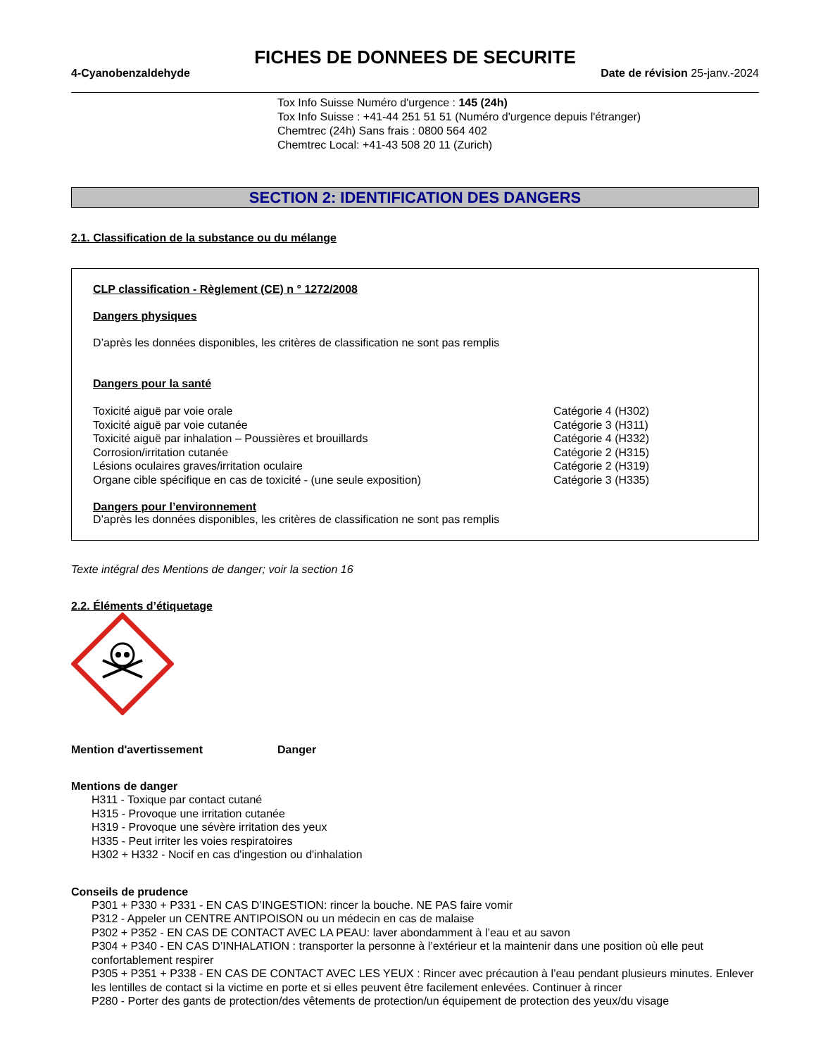FICHES DE DONNEES DE SECURITE
4-Cyanobenzaldehyde Date de révision 25-janv.-2024
Tox Info Suisse Numéro d'urgence : 145 (24h)
Tox Info Suisse : +41-44 251 51 51 (Numéro d'urgence depuis l'étranger)
Chemtrec (24h) Sans frais : 0800 564 402
Chemtrec Local: +41-43 508 20 11 (Zurich)
SECTION 2: IDENTIFICATION DES DANGERS
2.1. Classification de la substance ou du mélange
CLP classification - Règlement (CE) n ° 1272/2008
Dangers physiques
D’après les données disponibles, les critères de classification ne sont pas remplis
Dangers pour la santé
Toxicité aiguë par voie orale Catégorie 4 (H302)
Toxicité aiguë par voie cutanée Catégorie 3 (H311)
Toxicité aiguë par inhalation – Poussières et brouillards Catégorie 4 (H332)
Corrosion/irritation cutanée Catégorie 2 (H315)
Lésions oculaires graves/irritation oculaire Catégorie 2 (H319)
Organe cible spécifique en cas de toxicité - (une seule exposition) Catégorie 3 (H335)
Dangers pour l’environnement
D’après les données disponibles, les critères de classification ne sont pas remplis
Texte intégral des Mentions de danger; voir la section 16
2.2. Éléments d’étiquetage
Mention d'avertissement Danger
Mentions de danger
H311 - Toxique par contact cutané
H315 - Provoque une irritation cutanée
H319 - Provoque une sévère irritation des yeux
H335 - Peut irriter les voies respiratoires
H302 + H332 - Nocif en cas d'ingestion ou d'inhalation
Conseils de prudence
P301 + P330 + P331 - EN CAS D’INGESTION: rincer la bouche. NE PAS faire vomir
P312 - Appeler un CENTRE ANTIPOISON ou un médecin en cas de malaise
P302 + P352 - EN CAS DE CONTACT AVEC LA PEAU: laver abondamment à l’eau et au savon
P304 + P340 - EN CAS D’INHALATION : transporter la personne à l’extérieur et la maintenir dans une position où elle peut confortablement respirer
P305 + P351 + P338 - EN CAS DE CONTACT AVEC LES YEUX : Rincer avec précaution à l’eau pendant plusieurs minutes. Enlever les lentilles de contact si la victime en porte et si elles peuvent être facilement enlevées. Continuer à rincer
P280 - Porter des gants de protection/des vêtements de protection/un équipement de protection des yeux/du visage